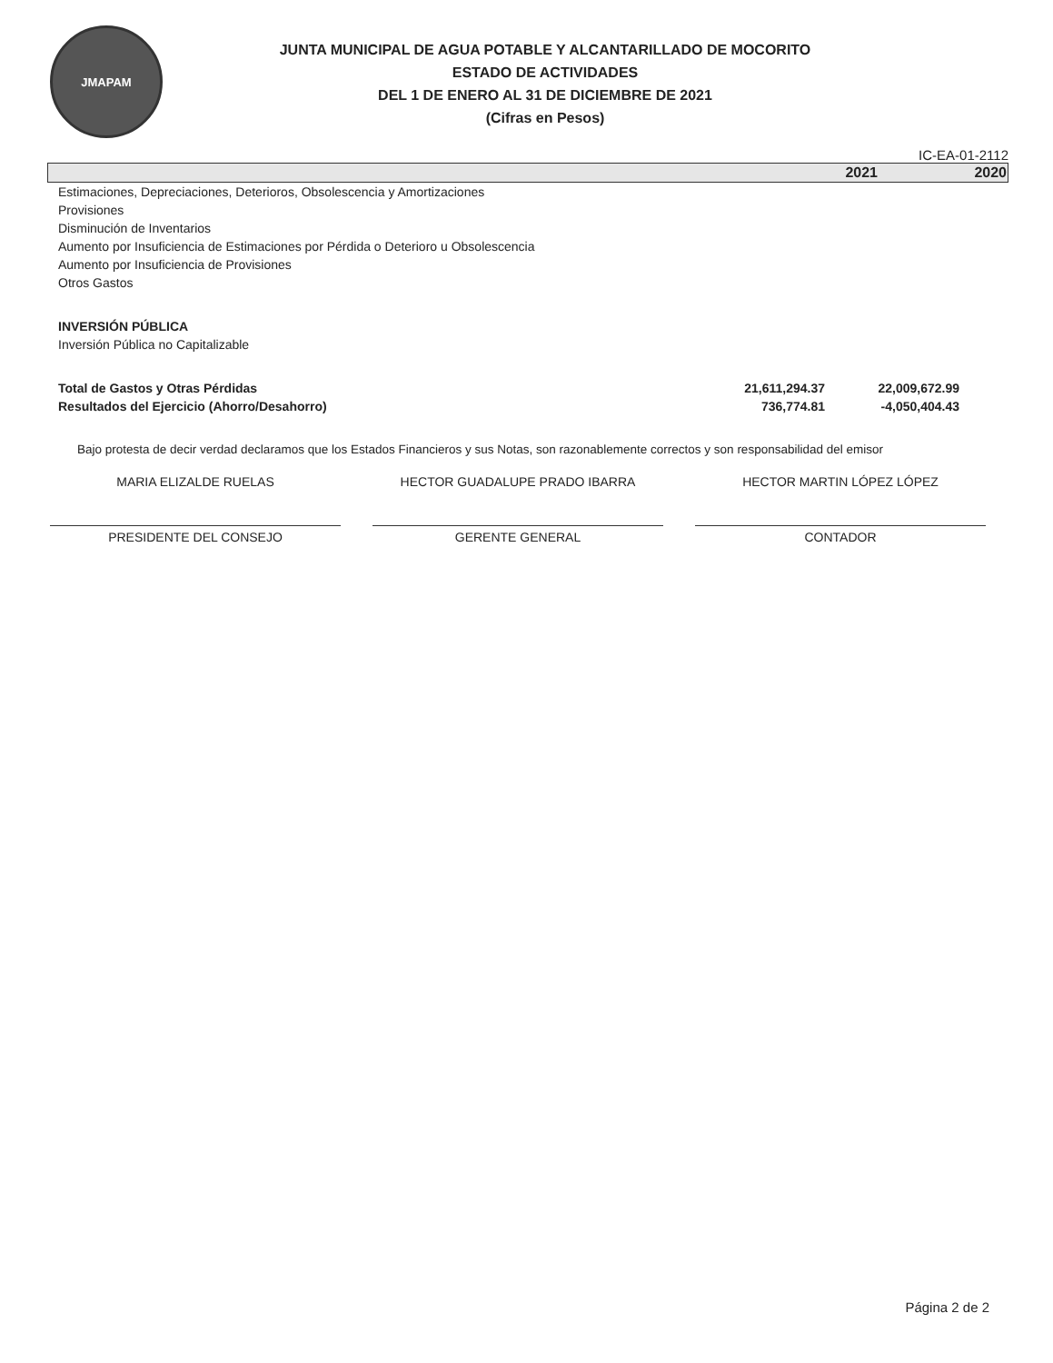JMAPAM
JUNTA MUNICIPAL DE AGUA POTABLE Y ALCANTARILLADO DE MOCORITO
ESTADO DE ACTIVIDADES
DEL 1 DE ENERO AL 31 DE DICIEMBRE DE 2021
(Cifras en Pesos)
IC-EA-01-2112
| | 2021 | 2020 |
| --- | --- | --- |
| Estimaciones, Depreciaciones, Deterioros, Obsolescencia y Amortizaciones | | |
| Provisiones | | |
| Disminución de Inventarios | | |
| Aumento por Insuficiencia de Estimaciones por Pérdida o Deterioro u Obsolescencia | | |
| Aumento por Insuficiencia de Provisiones | | |
| Otros Gastos | | |
| INVERSIÓN PÚBLICA | | |
| Inversión Pública no Capitalizable | | |
| Total de Gastos y Otras Pérdidas | 21,611,294.37 | 22,009,672.99 |
| Resultados del Ejercicio (Ahorro/Desahorro) | 736,774.81 | -4,050,404.43 |
Bajo protesta de decir verdad declaramos que los Estados Financieros y sus Notas, son razonablemente correctos y son responsabilidad del emisor
MARIA ELIZALDE RUELAS
PRESIDENTE DEL CONSEJO
HECTOR GUADALUPE PRADO IBARRA
GERENTE GENERAL
HECTOR MARTIN LÓPEZ LÓPEZ
CONTADOR
Página 2 de 2